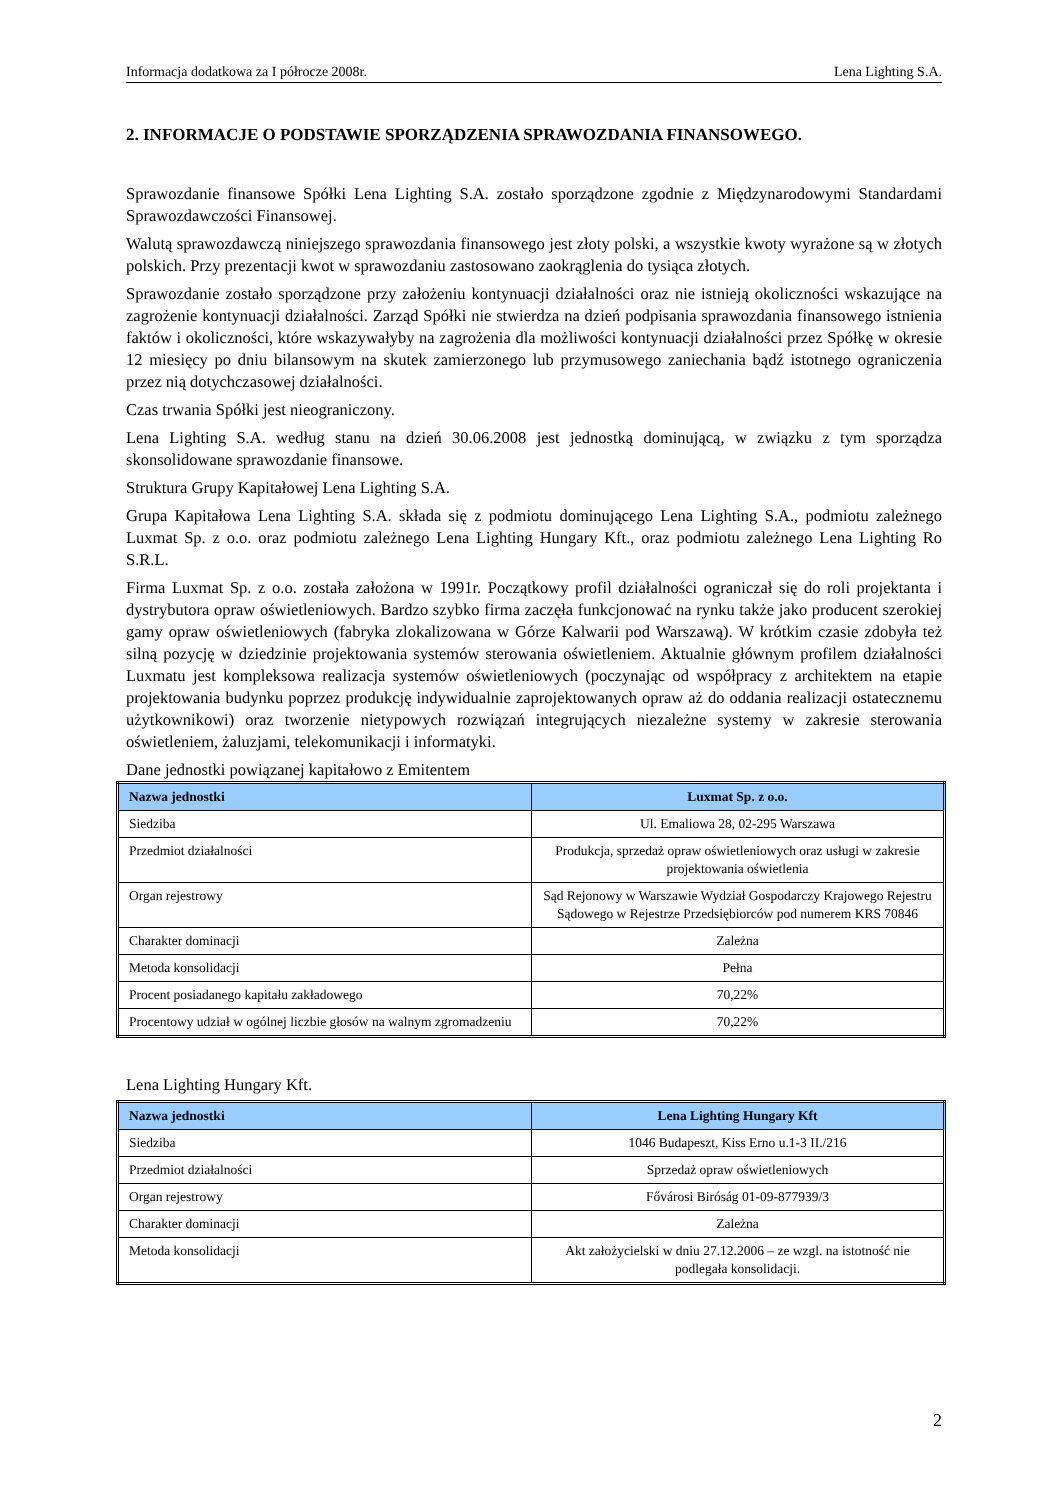Informacja dodatkowa za I półrocze 2008r. Lena Lighting S.A.
2. INFORMACJE O PODSTAWIE SPORZĄDZENIA SPRAWOZDANIA FINANSOWEGO.
Sprawozdanie finansowe Spółki Lena Lighting S.A. zostało sporządzone zgodnie z Międzynarodowymi Standardami Sprawozdawczości Finansowej.
Walutą sprawozdawczą niniejszego sprawozdania finansowego jest złoty polski, a wszystkie kwoty wyrażone są w złotych polskich. Przy prezentacji kwot w sprawozdaniu zastosowano zaokrąglenia do tysiąca złotych.
Sprawozdanie zostało sporządzone przy założeniu kontynuacji działalności oraz nie istnieją okoliczności wskazujące na zagrożenie kontynuacji działalności. Zarząd Spółki nie stwierdza na dzień podpisania sprawozdania finansowego istnienia faktów i okoliczności, które wskazywałyby na zagrożenia dla możliwości kontynuacji działalności przez Spółkę w okresie 12 miesięcy po dniu bilansowym na skutek zamierzonego lub przymusowego zaniechania bądź istotnego ograniczenia przez nią dotychczasowej działalności.
Czas trwania Spółki jest nieograniczony.
Lena Lighting S.A. według stanu na dzień 30.06.2008 jest jednostką dominującą, w związku z tym sporządza skonsolidowane sprawozdanie finansowe.
Struktura Grupy Kapitałowej Lena Lighting S.A.
Grupa Kapitałowa Lena Lighting S.A. składa się z podmiotu dominującego Lena Lighting S.A., podmiotu zależnego Luxmat Sp. z o.o. oraz podmiotu zależnego Lena Lighting Hungary Kft., oraz podmiotu zależnego Lena Lighting Ro S.R.L.
Firma Luxmat Sp. z o.o. została założona w 1991r. Początkowy profil działalności ograniczał się do roli projektanta i dystrybutora opraw oświetleniowych. Bardzo szybko firma zaczęła funkcjonować na rynku także jako producent szerokiej gamy opraw oświetleniowych (fabryka zlokalizowana w Górze Kalwarii pod Warszawą). W krótkim czasie zdobyła też silną pozycję w dziedzinie projektowania systemów sterowania oświetleniem. Aktualnie głównym profilem działalności Luxmatu jest kompleksowa realizacja systemów oświetleniowych (poczynając od współpracy z architektem na etapie projektowania budynku poprzez produkcję indywidualnie zaprojektowanych opraw aż do oddania realizacji ostatecznemu użytkownikowi) oraz tworzenie nietypowych rozwiązań integrujących niezależne systemy w zakresie sterowania oświetleniem, żaluzjami, telekomunikacji i informatyki.
Dane jednostki powiązanej kapitałowo z Emitentem
| Nazwa jednostki | Luxmat Sp. z o.o. |
| --- | --- |
| Siedziba | Ul. Emaliowa 28, 02-295 Warszawa |
| Przedmiot działalności | Produkcja, sprzedaż opraw oświetleniowych oraz usługi w zakresie projektowania oświetlenia |
| Organ rejestrowy | Sąd Rejonowy w Warszawie Wydział Gospodarczy Krajowego Rejestru Sądowego w Rejestrze Przedsiębiorców pod numerem KRS 70846 |
| Charakter dominacji | Zależna |
| Metoda konsolidacji | Pełna |
| Procent posiadanego kapitału zakładowego | 70,22% |
| Procentowy udział w ogólnej liczbie głosów na walnym zgromadzeniu | 70,22% |
Lena Lighting Hungary Kft.
| Nazwa jednostki | Lena Lighting Hungary Kft |
| --- | --- |
| Siedziba | 1046 Budapeszt, Kiss Erno u.1-3 II./216 |
| Przedmiot działalności | Sprzedaż opraw oświetleniowych |
| Organ rejestrowy | Fővárosi Biróság 01-09-877939/3 |
| Charakter dominacji | Zależna |
| Metoda konsolidacji | Akt założycielski w dniu 27.12.2006 – ze wzgl. na istotność nie podlegała konsolidacji. |
2